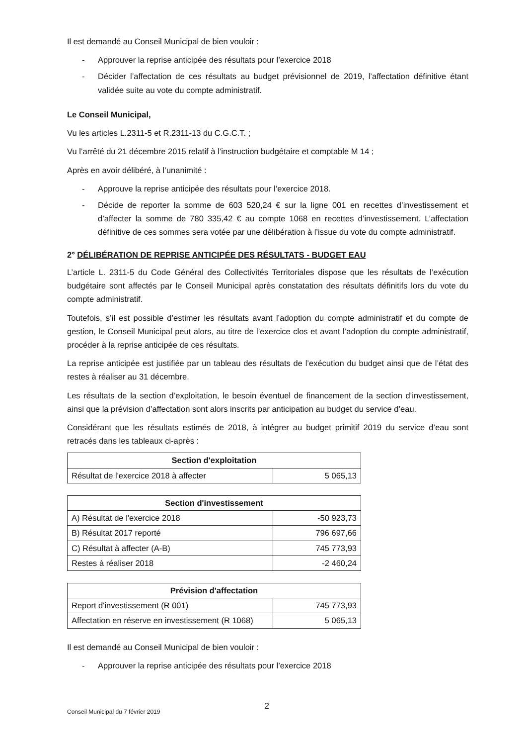Il est demandé au Conseil Municipal de bien vouloir :
- Approuver la reprise anticipée des résultats pour l’exercice 2018
- Décider l’affectation de ces résultats au budget prévisionnel de 2019, l’affectation définitive étant validée suite au vote du compte administratif.
Le Conseil Municipal,
Vu les articles L.2311-5 et R.2311-13 du C.G.C.T. ;
Vu l’arrêté du 21 décembre 2015 relatif à l’instruction budgétaire et comptable M 14 ;
Après en avoir délibéré, à l’unanimité :
- Approuve la reprise anticipée des résultats pour l’exercice 2018.
- Décide de reporter la somme de 603 520,24 € sur la ligne 001 en recettes d’investissement et d’affecter la somme de 780 335,42 € au compte 1068 en recettes d’investissement. L’affectation définitive de ces sommes sera votée par une délibération à l’issue du vote du compte administratif.
2° DÉLIBÉRATION DE REPRISE ANTICIPÉE DES RÉSULTATS - BUDGET EAU
L’article L. 2311-5 du Code Général des Collectivités Territoriales dispose que les résultats de l’exécution budgétaire sont affectés par le Conseil Municipal après constatation des résultats définitifs lors du vote du compte administratif.
Toutefois, s’il est possible d’estimer les résultats avant l’adoption du compte administratif et du compte de gestion, le Conseil Municipal peut alors, au titre de l’exercice clos et avant l’adoption du compte administratif, procéder à la reprise anticipée de ces résultats.
La reprise anticipée est justifiée par un tableau des résultats de l’exécution du budget ainsi que de l’état des restes à réaliser au 31 décembre.
Les résultats de la section d’exploitation, le besoin éventuel de financement de la section d’investissement, ainsi que la prévision d’affectation sont alors inscrits par anticipation au budget du service d’eau.
Considérant que les résultats estimés de 2018, à intégrer au budget primitif 2019 du service d’eau sont retracés dans les tableaux ci-après :
| Section d'exploitation | |
| --- | --- |
| Résultat de l'exercice 2018 à affecter | 5 065,13 |
| Section d'investissement | |
| --- | --- |
| A) Résultat de l'exercice 2018 | -50 923,73 |
| B) Résultat 2017 reporté | 796 697,66 |
| C) Résultat à affecter (A-B) | 745 773,93 |
| Restes à réaliser 2018 | -2 460,24 |
| Prévision d'affectation | |
| --- | --- |
| Report d'investissement (R 001) | 745 773,93 |
| Affectation en réserve en investissement (R 1068) | 5 065,13 |
Il est demandé au Conseil Municipal de bien vouloir :
- Approuver la reprise anticipée des résultats pour l’exercice 2018
Conseil Municipal du 7 février 2019 2